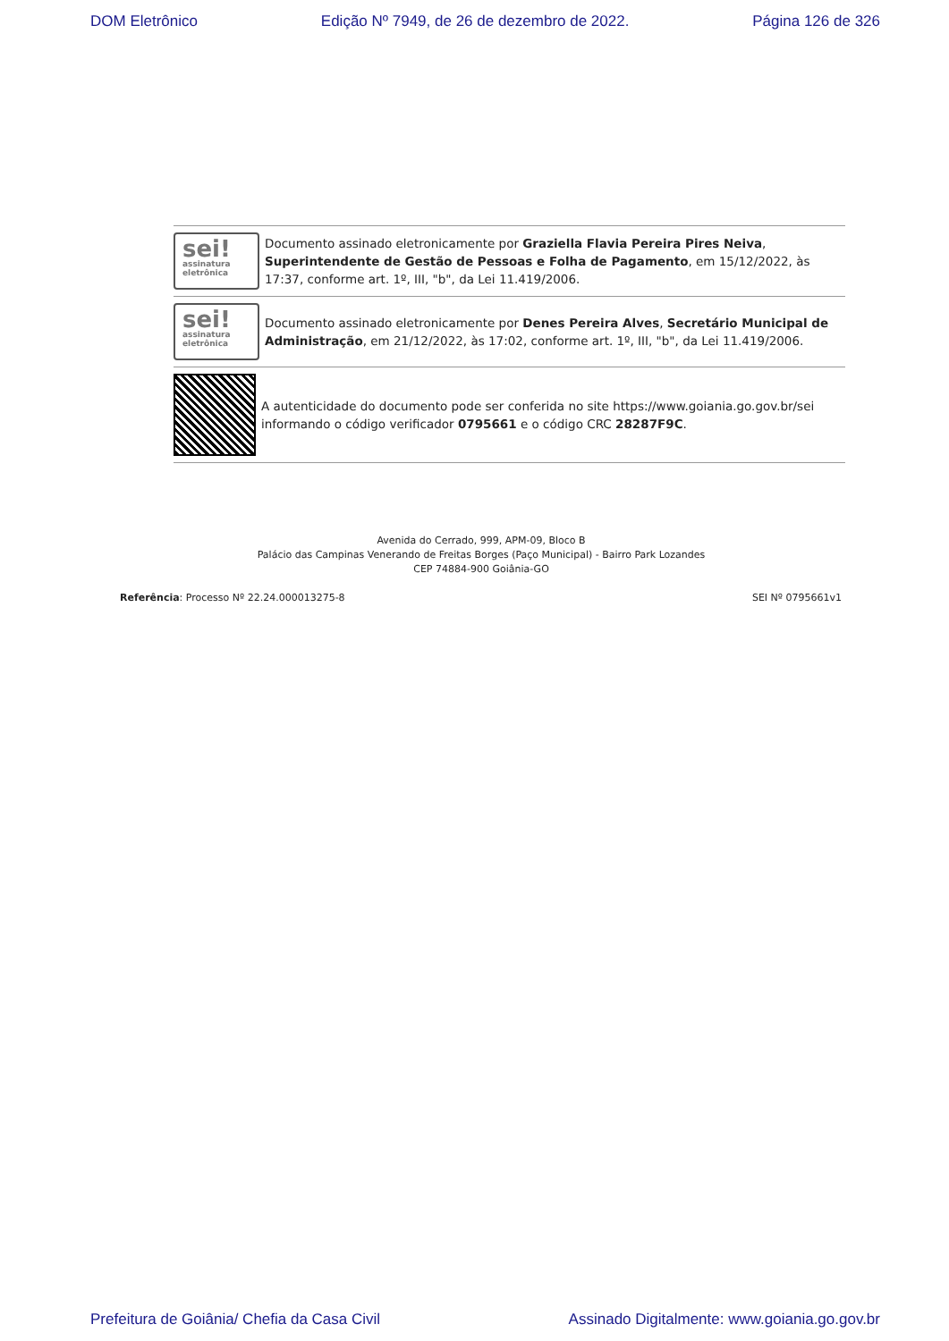DOM Eletrônico Edição Nº 7949, de 26 de dezembro de 2022. Página 126 de 326
sei!
assinatura eletrônica
Documento assinado eletronicamente por Graziella Flavia Pereira Pires Neiva, Superintendente de Gestão de Pessoas e Folha de Pagamento, em 15/12/2022, às 17:37, conforme art. 1º, III, "b", da Lei 11.419/2006.
sei!
assinatura eletrônica
Documento assinado eletronicamente por Denes Pereira Alves, Secretário Municipal de Administração, em 21/12/2022, às 17:02, conforme art. 1º, III, "b", da Lei 11.419/2006.
A autenticidade do documento pode ser conferida no site https://www.goiania.go.gov.br/sei informando o código verificador 0795661 e o código CRC 28287F9C.
Avenida do Cerrado, 999, APM-09, Bloco B
Palácio das Campinas Venerando de Freitas Borges (Paço Municipal) - Bairro Park Lozandes
CEP 74884-900 Goiânia-GO
Referência: Processo Nº 22.24.000013275-8 SEI Nº 0795661v1
Prefeitura de Goiânia/ Chefia da Casa Civil Assinado Digitalmente: www.goiania.go.gov.br